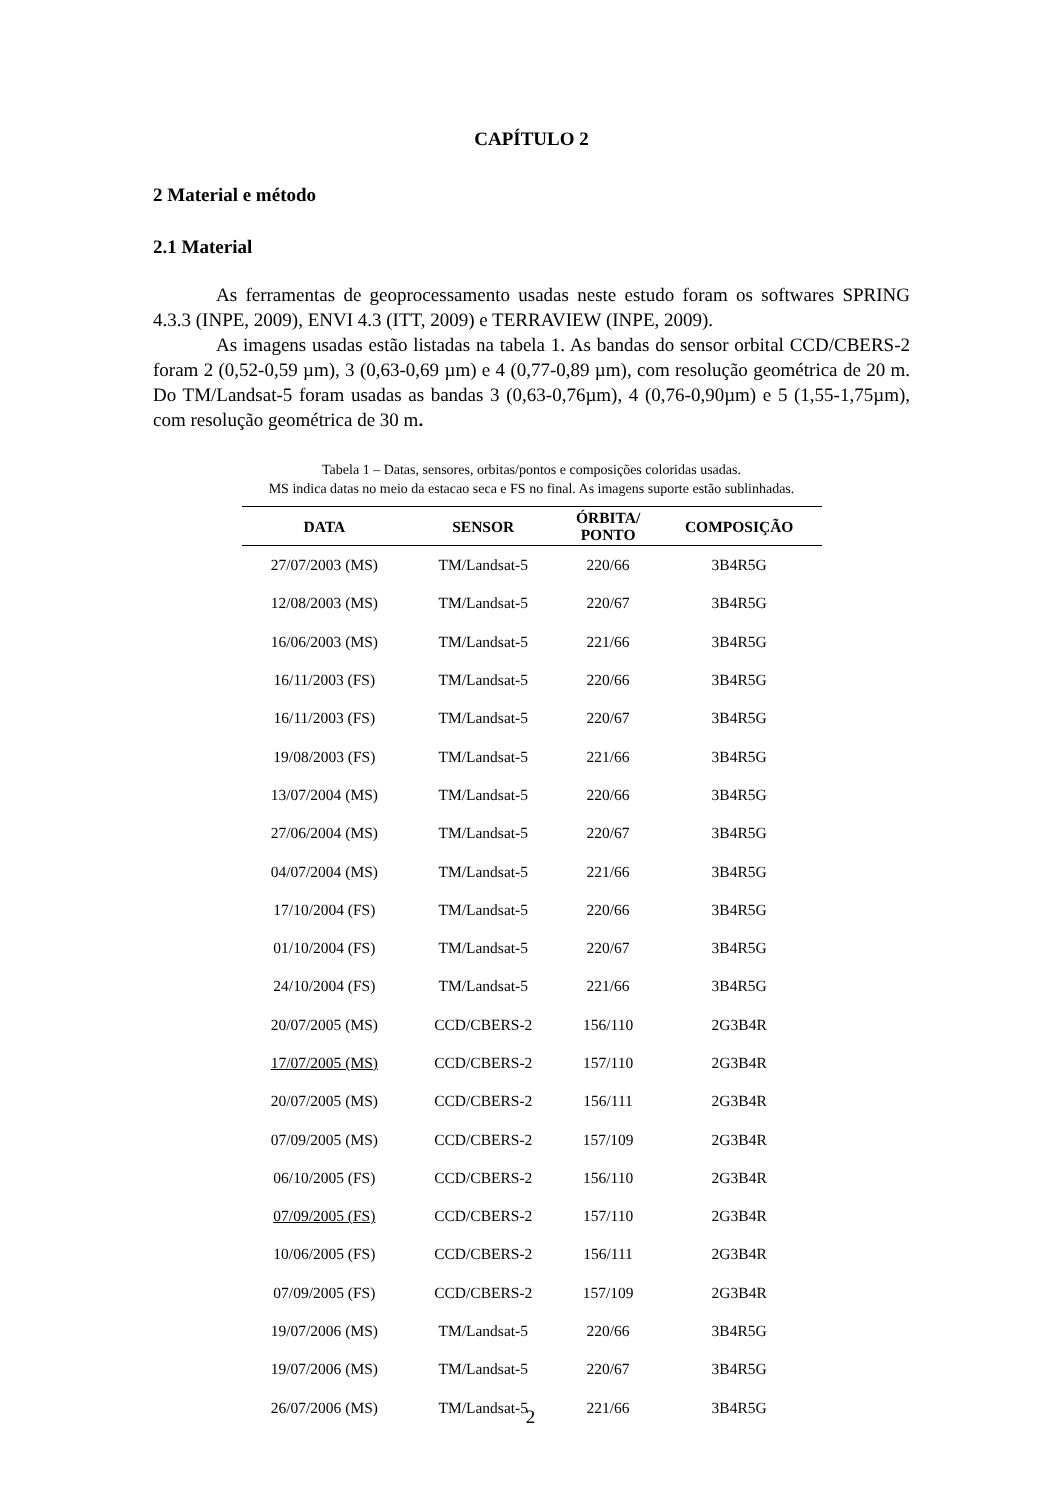CAPÍTULO 2
2 Material e método
2.1 Material
As ferramentas de geoprocessamento usadas neste estudo foram os softwares SPRING 4.3.3 (INPE, 2009), ENVI 4.3 (ITT, 2009) e TERRAVIEW (INPE, 2009).
As imagens usadas estão listadas na tabela 1. As bandas do sensor orbital CCD/CBERS-2 foram 2 (0,52-0,59 µm), 3 (0,63-0,69 µm) e 4 (0,77-0,89 µm), com resolução geométrica de 20 m. Do TM/Landsat-5 foram usadas as bandas 3 (0,63-0,76µm), 4 (0,76-0,90µm) e 5 (1,55-1,75µm), com resolução geométrica de 30 m.
Tabela 1 – Datas, sensores, orbitas/pontos e composições coloridas usadas.
MS indica datas no meio da estacao seca e FS no final. As imagens suporte estão sublinhadas.
| DATA | SENSOR | ÓRBITA/ PONTO | COMPOSIÇÃO |
| --- | --- | --- | --- |
| 27/07/2003 (MS) | TM/Landsat-5 | 220/66 | 3B4R5G |
| 12/08/2003 (MS) | TM/Landsat-5 | 220/67 | 3B4R5G |
| 16/06/2003 (MS) | TM/Landsat-5 | 221/66 | 3B4R5G |
| 16/11/2003 (FS) | TM/Landsat-5 | 220/66 | 3B4R5G |
| 16/11/2003 (FS) | TM/Landsat-5 | 220/67 | 3B4R5G |
| 19/08/2003 (FS) | TM/Landsat-5 | 221/66 | 3B4R5G |
| 13/07/2004 (MS) | TM/Landsat-5 | 220/66 | 3B4R5G |
| 27/06/2004 (MS) | TM/Landsat-5 | 220/67 | 3B4R5G |
| 04/07/2004 (MS) | TM/Landsat-5 | 221/66 | 3B4R5G |
| 17/10/2004 (FS) | TM/Landsat-5 | 220/66 | 3B4R5G |
| 01/10/2004 (FS) | TM/Landsat-5 | 220/67 | 3B4R5G |
| 24/10/2004 (FS) | TM/Landsat-5 | 221/66 | 3B4R5G |
| 20/07/2005 (MS) | CCD/CBERS-2 | 156/110 | 2G3B4R |
| 17/07/2005 (MS) | CCD/CBERS-2 | 157/110 | 2G3B4R |
| 20/07/2005 (MS) | CCD/CBERS-2 | 156/111 | 2G3B4R |
| 07/09/2005 (MS) | CCD/CBERS-2 | 157/109 | 2G3B4R |
| 06/10/2005 (FS) | CCD/CBERS-2 | 156/110 | 2G3B4R |
| 07/09/2005 (FS) | CCD/CBERS-2 | 157/110 | 2G3B4R |
| 10/06/2005 (FS) | CCD/CBERS-2 | 156/111 | 2G3B4R |
| 07/09/2005 (FS) | CCD/CBERS-2 | 157/109 | 2G3B4R |
| 19/07/2006 (MS) | TM/Landsat-5 | 220/66 | 3B4R5G |
| 19/07/2006 (MS) | TM/Landsat-5 | 220/67 | 3B4R5G |
| 26/07/2006 (MS) | TM/Landsat-5 | 221/66 | 3B4R5G |
2